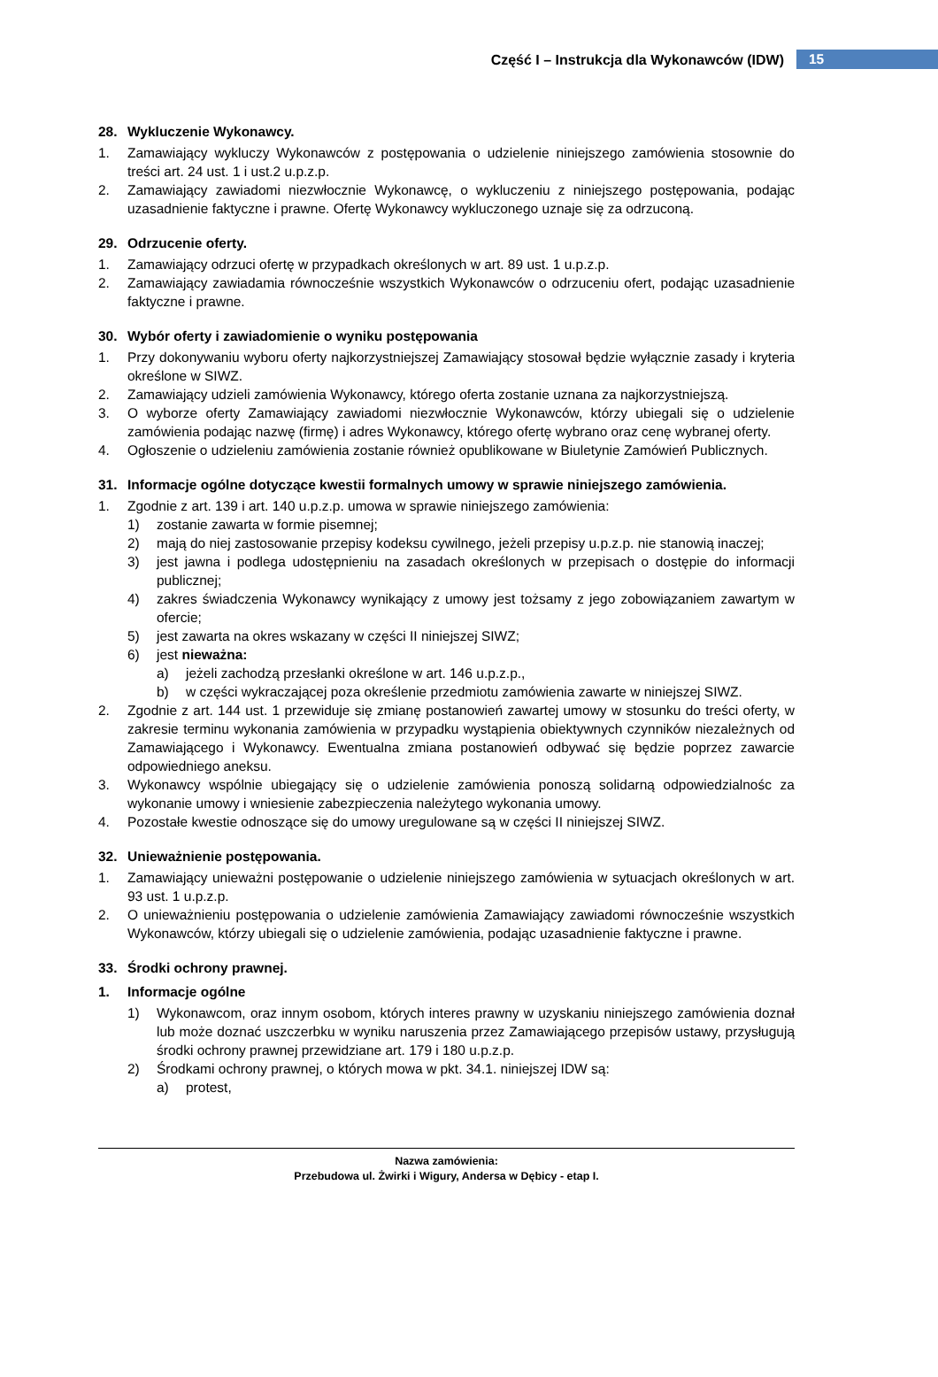Część I – Instrukcja dla Wykonawców (IDW) 15
28. Wykluczenie Wykonawcy.
1. Zamawiający wykluczy Wykonawców z postępowania o udzielenie niniejszego zamówienia stosownie do treści art. 24 ust. 1 i ust.2 u.p.z.p.
2. Zamawiający zawiadomi niezwłocznie Wykonawcę, o wykluczeniu z niniejszego postępowania, podając uzasadnienie faktyczne i prawne. Ofertę Wykonawcy wykluczonego uznaje się za odrzuconą.
29. Odrzucenie oferty.
1. Zamawiający odrzuci ofertę w przypadkach określonych w art. 89 ust. 1 u.p.z.p.
2. Zamawiający zawiadamia równocześnie wszystkich Wykonawców o odrzuceniu ofert, podając uzasadnienie faktyczne i prawne.
30. Wybór oferty i zawiadomienie o wyniku postępowania
1. Przy dokonywaniu wyboru oferty najkorzystniejszej Zamawiający stosował będzie wyłącznie zasady i kryteria określone w SIWZ.
2. Zamawiający udzieli zamówienia Wykonawcy, którego oferta zostanie uznana za najkorzystniejszą.
3. O wyborze oferty Zamawiający zawiadomi niezwłocznie Wykonawców, którzy ubiegali się o udzielenie zamówienia podając nazwę (firmę) i adres Wykonawcy, którego ofertę wybrano oraz cenę wybranej oferty.
4. Ogłoszenie o udzieleniu zamówienia zostanie również opublikowane w Biuletynie Zamówień Publicznych.
31. Informacje ogólne dotyczące kwestii formalnych umowy w sprawie niniejszego zamówienia.
1. Zgodnie z art. 139 i art. 140 u.p.z.p. umowa w sprawie niniejszego zamówienia:
1) zostanie zawarta w formie pisemnej;
2) mają do niej zastosowanie przepisy kodeksu cywilnego, jeżeli przepisy u.p.z.p. nie stanowią inaczej;
3) jest jawna i podlega udostępnieniu na zasadach określonych w przepisach o dostępie do informacji publicznej;
4) zakres świadczenia Wykonawcy wynikający z umowy jest tożsamy z jego zobowiązaniem zawartym w ofercie;
5) jest zawarta na okres wskazany w części II niniejszej SIWZ;
6) jest nieważna:
a) jeżeli zachodzą przesłanki określone w art. 146 u.p.z.p.,
b) w części wykraczającej poza określenie przedmiotu zamówienia zawarte w niniejszej SIWZ.
2. Zgodnie z art. 144 ust. 1 przewiduje się zmianę postanowień zawartej umowy w stosunku do treści oferty, w zakresie terminu wykonania zamówienia w przypadku wystąpienia obiektywnych czynników niezależnych od Zamawiającego i Wykonawcy. Ewentualna zmiana postanowień odbywać się będzie poprzez zawarcie odpowiedniego aneksu.
3. Wykonawcy wspólnie ubiegający się o udzielenie zamówienia ponoszą solidarną odpowiedzialnośc za wykonanie umowy i wniesienie zabezpieczenia należytego wykonania umowy.
4. Pozostałe kwestie odnoszące się do umowy uregulowane są w części II niniejszej SIWZ.
32. Unieważnienie postępowania.
1. Zamawiający unieważni postępowanie o udzielenie niniejszego zamówienia w sytuacjach określonych w art. 93 ust. 1 u.p.z.p.
2. O unieważnieniu postępowania o udzielenie zamówienia Zamawiający zawiadomi równocześnie wszystkich Wykonawców, którzy ubiegali się o udzielenie zamówienia, podając uzasadnienie faktyczne i prawne.
33. Środki ochrony prawnej.
1. Informacje ogólne
1) Wykonawcom, oraz innym osobom, których interes prawny w uzyskaniu niniejszego zamówienia doznał lub może doznać uszczerbku w wyniku naruszenia przez Zamawiającego przepisów ustawy, przysługują środki ochrony prawnej przewidziane art. 179 i 180 u.p.z.p.
2) Środkami ochrony prawnej, o których mowa w pkt. 34.1. niniejszej IDW są:
a) protest,
Nazwa zamówienia:
Przebudowa ul. Żwirki i Wigury, Andersa w Dębicy - etap I.